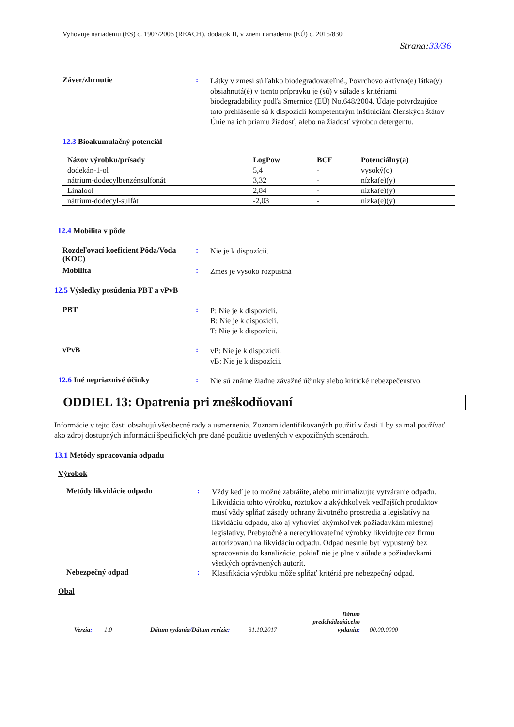Vyhovuje nariadeniu (ES) č. 1907/2006 (REACH), dodatok II, v znení nariadenia (EÚ) č. 2015/830
Strana:33/36
Záver/zhrnutie :
Látky v zmesi sú ľahko biodegradovateľné., Povrchovo aktívna(e) látka(y) obsiahnutá(é) v tomto prípravku je (sú) v súlade s kritériami biodegradability podľa Smernice (EÚ) No.648/2004. Údaje potvrdzujúce toto prehlásenie sú k dispozícii kompetentným inštitúciám členských štátov Únie na ich priamu žiadosť, alebo na žiadosť výrobcu detergentu.
12.3 Bioakumulačný potenciál
| Názov výrobku/prísady | LogPow | BCF | Potenciálny(a) |
| --- | --- | --- | --- |
| dodekán-1-ol | 5,4 | - | vysoký(o) |
| nátrium-dodecylbenzénsulfonát | 3,32 | - | nízka(e)(y) |
| Linalool | 2,84 | - | nízka(e)(y) |
| nátrium-dodecyl-sulfát | -2,03 | - | nízka(e)(y) |
12.4 Mobilita v pôde
Rozdeľovací koeficient Pôda/Voda (KOC)
:
Nie je k dispozícii.
Mobilita :
Zmes je vysoko rozpustná
12.5 Výsledky posúdenia PBT a vPvB
PBT :
P: Nie je k dispozícii.
B: Nie je k dispozícii.
T: Nie je k dispozícii.
vPvB :
vP: Nie je k dispozícii.
vB: Nie je k dispozícii.
12.6 Iné nepriaznivé účinky :
Nie sú známe žiadne závažné účinky alebo kritické nebezpečenstvo.
ODDIEL 13: Opatrenia pri zneškodňovaní
Informácie v tejto časti obsahujú všeobecné rady a usmernenia. Zoznam identifikovaných použití v časti 1 by sa mal používať ako zdroj dostupných informácií špecifických pre dané použitie uvedených v expozičných scenároch.
13.1 Metódy spracovania odpadu
Výrobok
Metódy likvidácie odpadu :
Vždy keď je to možné zabráňte, alebo minimalizujte vytváranie odpadu. Likvidácia tohto výrobku, roztokov a akýchkoľvek vedľajších produktov musí vždy spĺňať zásady ochrany životného prostredia a legislatívy na likvidáciu odpadu, ako aj vyhovieť akýmkoľvek požiadavkám miestnej legislatívy. Prebytočné a nerecyklovateľné výrobky likvidujte cez firmu autorizovanú na likvidáciu odpadu. Odpad nesmie byť vypustený bez spracovania do kanalizácie, pokiaľ nie je plne v súlade s požiadavkami všetkých oprávnených autorít.
Nebezpečný odpad :
Klasifikácia výrobku môže spĺňať kritériá pre nebezpečný odpad.
Obal
Verzia:
1.0
Dátum vydania/Dátum revízie:
31.10.2017
Dátum predchádzajúceho vydania:
00.00.0000